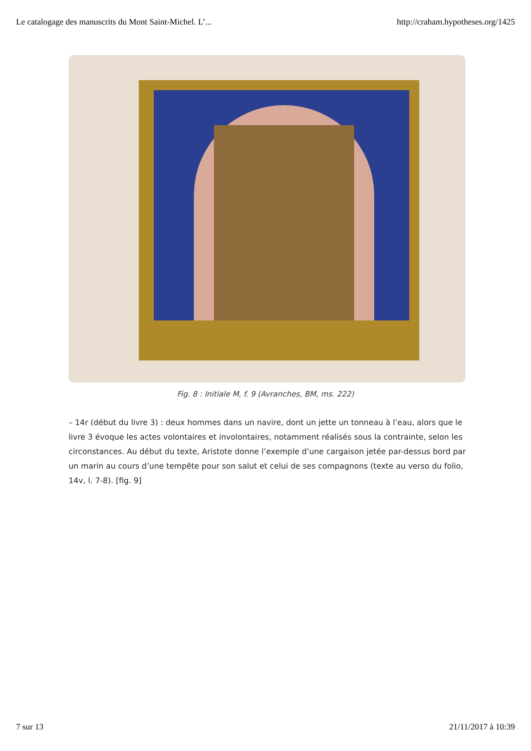Le catalogage des manuscrits du Mont Saint-Michel. L’... http://craham.hypotheses.org/1425
Fig. 8 : Initiale M, f. 9 (Avranches, BM, ms. 222)
– 14r (début du livre 3) : deux hommes dans un navire, dont un jette un tonneau à l’eau, alors que le livre 3 évoque les actes volontaires et involontaires, notamment réalisés sous la contrainte, selon les circonstances. Au début du texte, Aristote donne l’exemple d’une cargaison jetée par-dessus bord par un marin au cours d’une tempête pour son salut et celui de ses compagnons (texte au verso du folio, 14v, l. 7-8). [fig. 9]
7 sur 13 21/11/2017 à 10:39